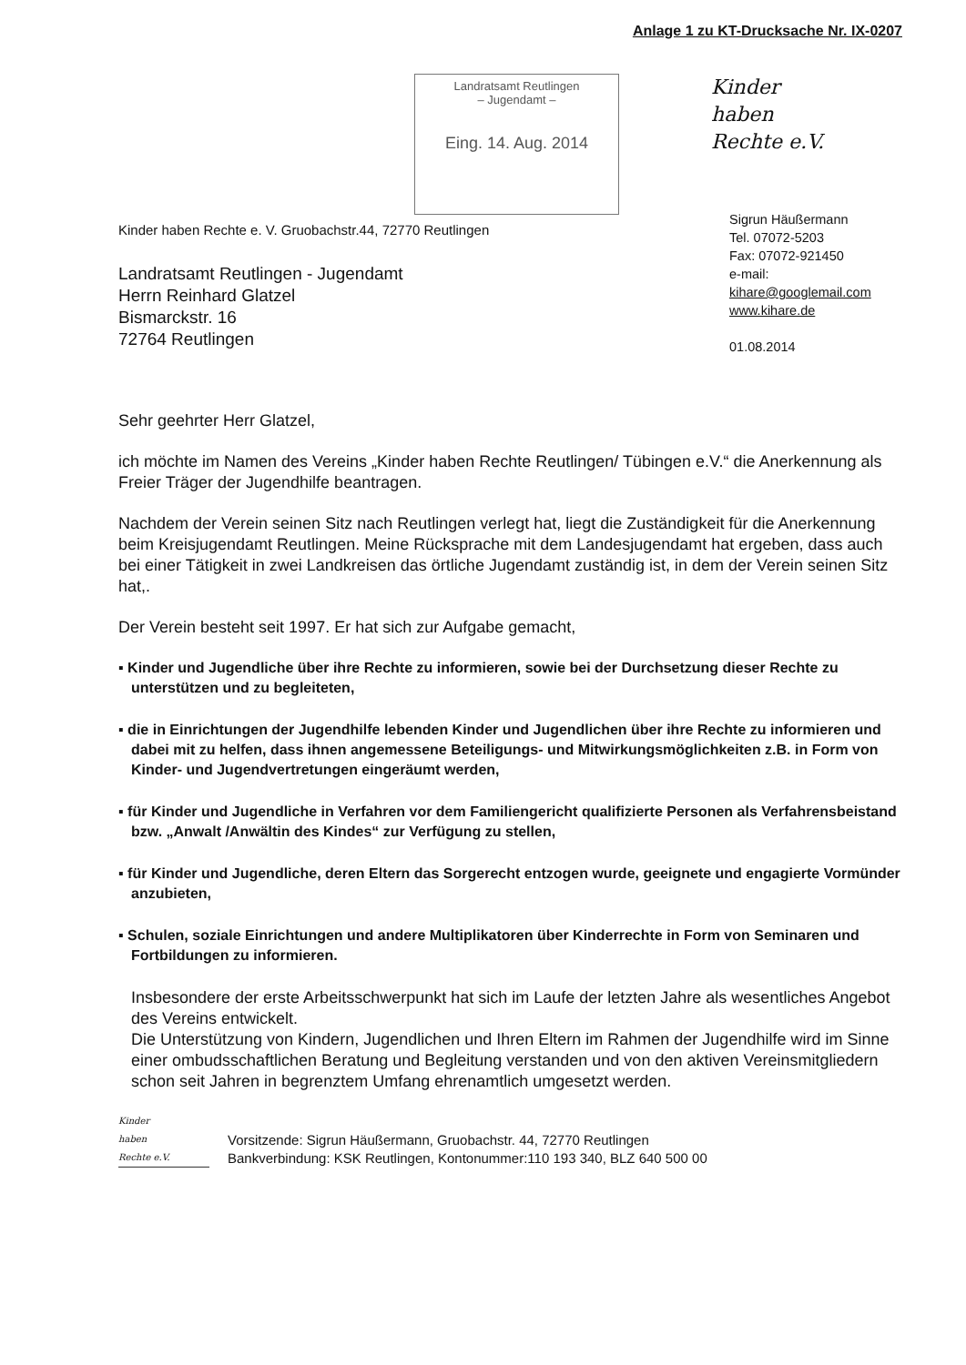Anlage 1 zu KT-Drucksache Nr. IX-0207
Landratsamt Reutlingen
– Jugendamt –
Eing. 14. Aug. 2014
Kinder
haben
Rechte e.V.
Kinder haben Rechte e. V. Gruobachstr.44, 72770 Reutlingen
Landratsamt Reutlingen - Jugendamt
Herrn Reinhard Glatzel
Bismarckstr. 16
72764 Reutlingen
Sigrun Häußermann
Tel. 07072-5203
Fax: 07072-921450
e-mail:
kihare@googlemail.com
www.kihare.de
01.08.2014
Sehr geehrter Herr Glatzel,
ich möchte im Namen des Vereins „Kinder haben Rechte Reutlingen/ Tübingen e.V.“ die Anerkennung als Freier Träger der Jugendhilfe beantragen.
Nachdem der Verein seinen Sitz nach Reutlingen verlegt hat, liegt die Zuständigkeit für die Anerkennung beim Kreisjugendamt Reutlingen. Meine Rücksprache mit dem Landesjugendamt hat ergeben, dass auch bei einer Tätigkeit in zwei Landkreisen das örtliche Jugendamt zuständig ist, in dem der Verein seinen Sitz hat,.
Der Verein besteht seit 1997. Er hat sich zur Aufgabe gemacht,
▪ Kinder und Jugendliche über ihre Rechte zu informieren, sowie bei der Durchsetzung dieser Rechte zu unterstützen und zu begleiteten,
▪ die in Einrichtungen der Jugendhilfe lebenden Kinder und Jugendlichen über ihre Rechte zu informieren und dabei mit zu helfen, dass ihnen angemessene Beteiligungs- und Mitwirkungsmöglichkeiten z.B. in Form von Kinder- und Jugendvertretungen eingeräumt werden,
▪ für Kinder und Jugendliche in Verfahren vor dem Familiengericht qualifizierte Personen als Verfahrensbeistand bzw. „Anwalt /Anwältin des Kindes“ zur Verfügung zu stellen,
▪ für Kinder und Jugendliche, deren Eltern das Sorgerecht entzogen wurde, geeignete und engagierte Vormünder anzubieten,
▪ Schulen, soziale Einrichtungen und andere Multiplikatoren über Kinderrechte in Form von Seminaren und Fortbildungen zu informieren.
Insbesondere der erste Arbeitsschwerpunkt hat sich im Laufe der letzten Jahre als wesentliches Angebot des Vereins entwickelt.
Die Unterstützung von Kindern, Jugendlichen und Ihren Eltern im Rahmen der Jugendhilfe wird im Sinne einer ombudsschaftlichen Beratung und Begleitung verstanden und von den aktiven Vereinsmitgliedern schon seit Jahren in begrenztem Umfang ehrenamtlich umgesetzt werden.
Kinder
haben
Rechte e.V.
Vorsitzende: Sigrun Häußermann, Gruobachstr. 44, 72770 Reutlingen
Bankverbindung: KSK Reutlingen, Kontonummer:110 193 340, BLZ 640 500 00